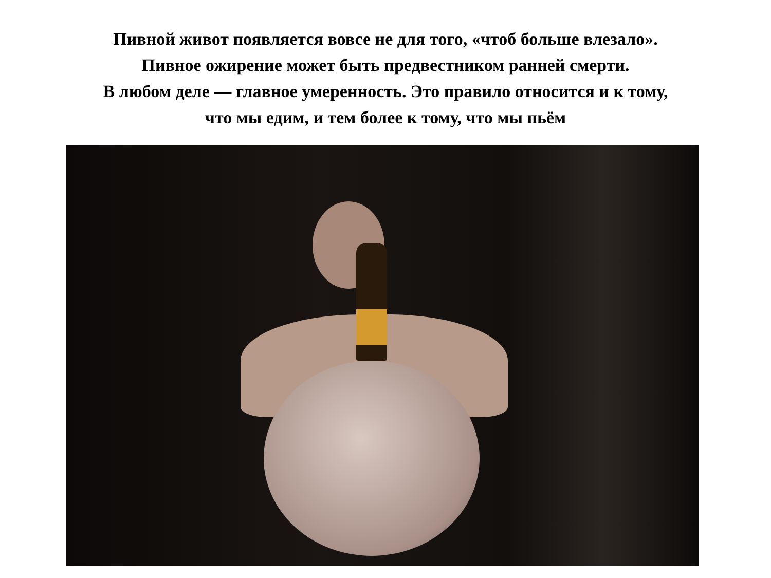Пивной живот появляется вовсе не для того, «чтоб больше влезало».
Пивное ожирение может быть предвестником ранней смерти.
В любом деле — главное умеренность. Это правило относится и к тому,
что мы едим, и тем более к тому, что мы пьём